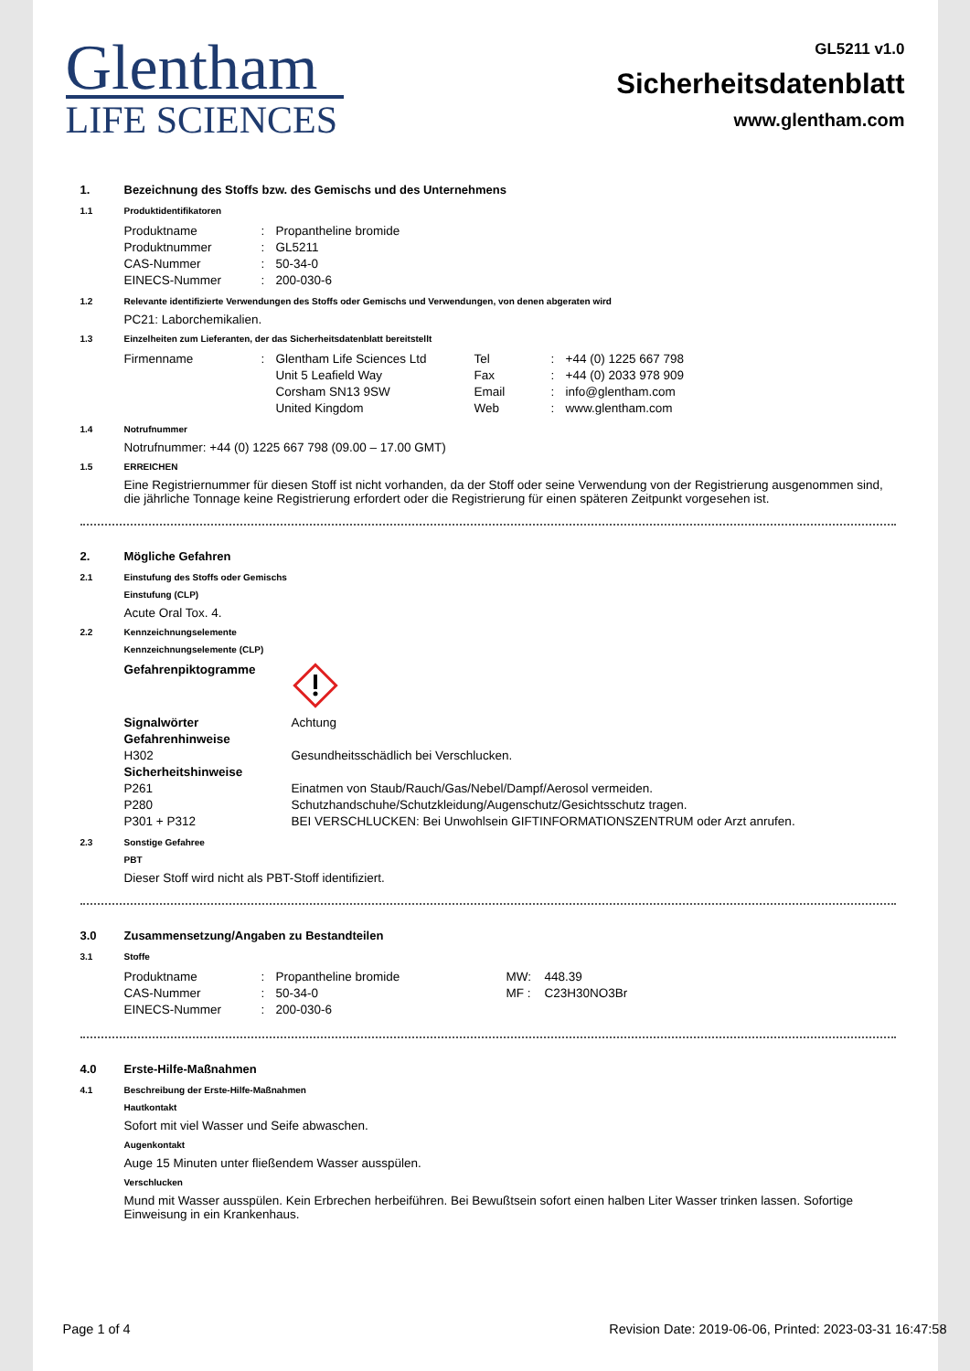Glentham
LIFE SCIENCES
GL5211 v1.0
Sicherheitsdatenblatt
www.glentham.com
1. Bezeichnung des Stoffs bzw. des Gemischs und des Unternehmens
1.1 Produktidentifikatoren
| Produktname | : | Propantheline bromide |
| Produktnummer | : | GL5211 |
| CAS-Nummer | : | 50-34-0 |
| EINECS-Nummer | : | 200-030-6 |
1.2 Relevante identifizierte Verwendungen des Stoffs oder Gemischs und Verwendungen, von denen abgeraten wird
PC21: Laborchemikalien.
1.3 Einzelheiten zum Lieferanten, der das Sicherheitsdatenblatt bereitstellt
| Firmenname | : | Glentham Life Sciences Ltd | Tel | : | +44 (0) 1225 667 798 |
| | | Unit 5 Leafield Way | Fax | : | +44 (0) 2033 978 909 |
| | | Corsham SN13 9SW | Email | : | info@glentham.com |
| | | United Kingdom | Web | : | www.glentham.com |
1.4 Notrufnummer
Notrufnummer: +44 (0) 1225 667 798 (09.00 – 17.00 GMT)
1.5 ERREICHEN
Eine Registriernummer für diesen Stoff ist nicht vorhanden, da der Stoff oder seine Verwendung von der Registrierung ausgenommen sind, die jährliche Tonnage keine Registrierung erfordert oder die Registrierung für einen späteren Zeitpunkt vorgesehen ist.
2. Mögliche Gefahren
2.1 Einstufung des Stoffs oder Gemischs
Einstufung (CLP)
Acute Oral Tox. 4.
2.2 Kennzeichnungselemente
Kennzeichnungselemente (CLP)
| Gefahrenpiktogramme | |
| Signalwörter | Achtung |
| Gefahrenhinweise | |
| H302 | Gesundheitsschädlich bei Verschlucken. |
| Sicherheitshinweise | |
| P261 | Einatmen von Staub/Rauch/Gas/Nebel/Dampf/Aerosol vermeiden. |
| P280 | Schutzhandschuhe/Schutzkleidung/Augenschutz/Gesichtsschutz tragen. |
| P301 + P312 | BEI VERSCHLUCKEN: Bei Unwohlsein GIFTINFORMATIONSZENTRUM oder Arzt anrufen. |
2.3 Sonstige Gefahree
PBT
Dieser Stoff wird nicht als PBT-Stoff identifiziert.
3.0 Zusammensetzung/Angaben zu Bestandteilen
3.1 Stoffe
| Produktname | : | Propantheline bromide | MW: | 448.39 |
| CAS-Nummer | : | 50-34-0 | MF : | C23H30NO3Br |
| EINECS-Nummer | : | 200-030-6 | | |
4.0 Erste-Hilfe-Maßnahmen
4.1 Beschreibung der Erste-Hilfe-Maßnahmen
Hautkontakt
Sofort mit viel Wasser und Seife abwaschen.
Augenkontakt
Auge 15 Minuten unter fließendem Wasser ausspülen.
Verschlucken
Mund mit Wasser ausspülen. Kein Erbrechen herbeiführen. Bei Bewußtsein sofort einen halben Liter Wasser trinken lassen. Sofortige Einweisung in ein Krankenhaus.
Page 1 of 4 Revision Date: 2019-06-06, Printed: 2023-03-31 16:47:58